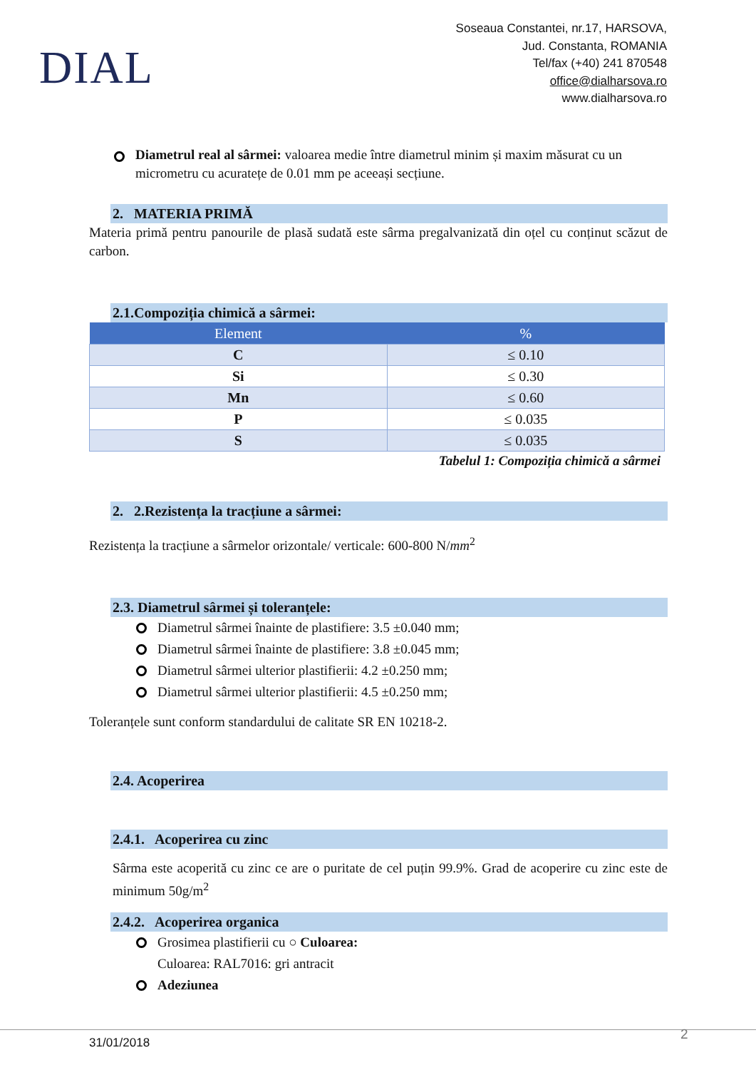DIAL
Soseaua Constantei, nr.17, HARSOVA,
Jud. Constanta, ROMANIA
Tel/fax (+40) 241 870548
office@dialharsova.ro
www.dialharsova.ro
Diametrul real al sârmei: valoarea medie între diametrul minim și maxim măsurat cu un micrometru cu acuratețe de 0.01 mm pe aceeași secțiune.
2. MATERIA PRIMĂ
Materia primă pentru panourile de plasă sudată este sârma pregalvanizată din oțel cu conținut scăzut de carbon.
2.1.Compoziția chimică a sârmei:
| Element | % |
| --- | --- |
| C | ≤ 0.10 |
| Si | ≤ 0.30 |
| Mn | ≤ 0.60 |
| P | ≤ 0.035 |
| S | ≤ 0.035 |
Tabelul 1: Compoziția chimică a sârmei
2. 2.Rezistența la tracțiune a sârmei:
Rezistența la tracțiune a sârmelor orizontale/ verticale: 600-800 N/mm<sup>2</sup>
2.3. Diametrul sârmei și toleranțele:
Diametrul sârmei înainte de plastifiere: 3.5 ±0.040 mm;
Diametrul sârmei înainte de plastifiere: 3.8 ±0.045 mm;
Diametrul sârmei ulterior plastifierii: 4.2 ±0.250 mm;
Diametrul sârmei ulterior plastifierii: 4.5 ±0.250 mm;
Toleranțele sunt conform standardului de calitate SR EN 10218-2.
2.4. Acoperirea
2.4.1. Acoperirea cu zinc
Sârma este acoperită cu zinc ce are o puritate de cel puțin 99.9%. Grad de acoperire cu zinc este de minimum 50g/m<sup>2</sup>
2.4.2. Acoperirea organica
Grosimea plastifierii cu ○ Culoarea:
Culoarea: RAL7016: gri antracit
Adeziunea
2
31/01/2018